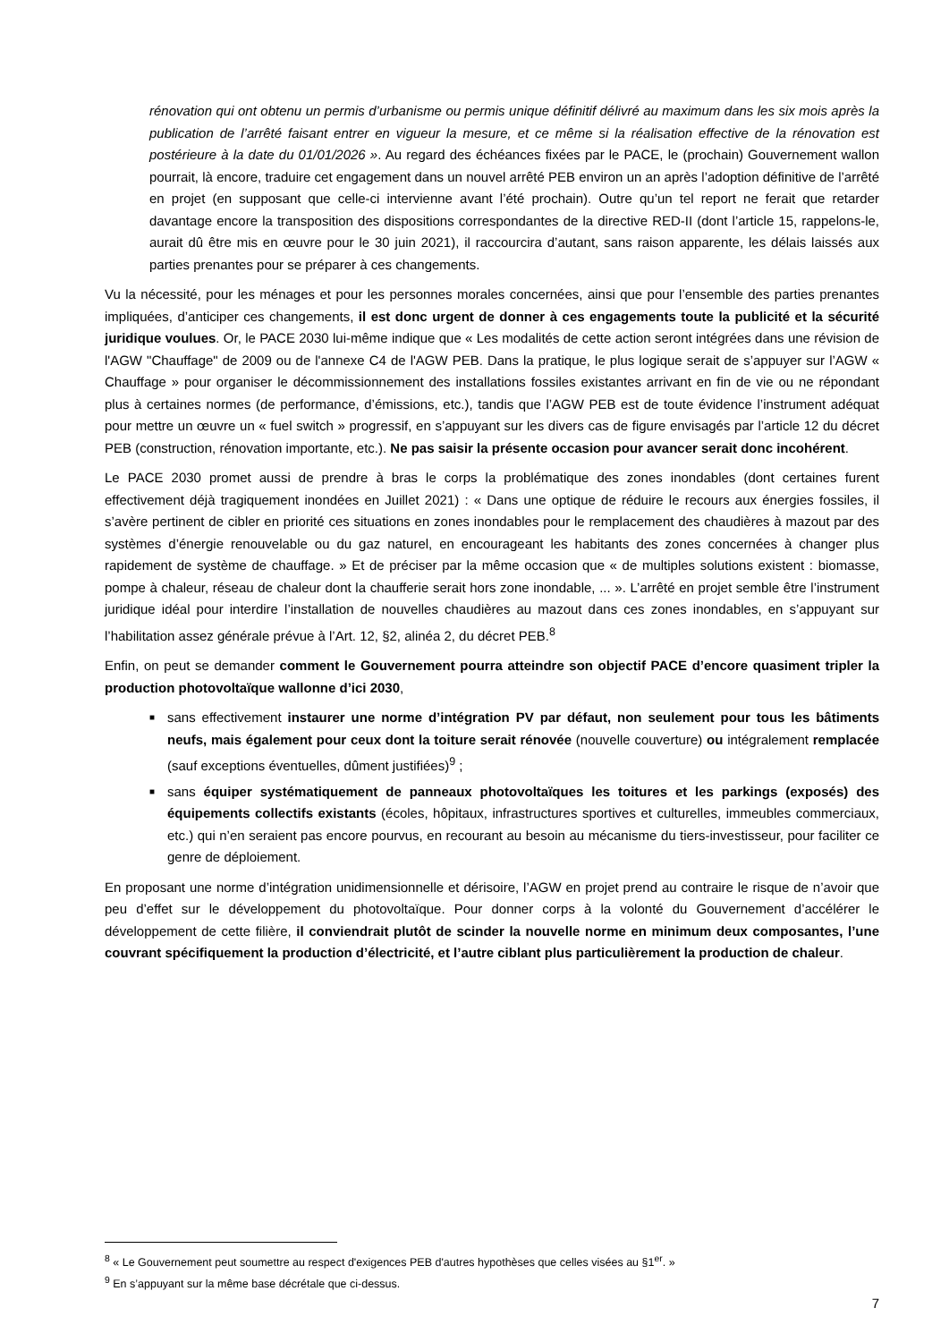rénovation qui ont obtenu un permis d’urbanisme ou permis unique définitif délivré au maximum dans les six mois après la publication de l’arrêté faisant entrer en vigueur la mesure, et ce même si la réalisation effective de la rénovation est postérieure à la date du 01/01/2026 ». Au regard des échéances fixées par le PACE, le (prochain) Gouvernement wallon pourrait, là encore, traduire cet engagement dans un nouvel arrêté PEB environ un an après l’adoption définitive de l’arrêté en projet (en supposant que celle-ci intervienne avant l’été prochain). Outre qu’un tel report ne ferait que retarder davantage encore la transposition des dispositions correspondantes de la directive RED-II (dont l’article 15, rappelons-le, aurait dû être mis en œuvre pour le 30 juin 2021), il raccourcira d’autant, sans raison apparente, les délais laissés aux parties prenantes pour se préparer à ces changements.
Vu la nécessité, pour les ménages et pour les personnes morales concernées, ainsi que pour l’ensemble des parties prenantes impliquées, d’anticiper ces changements, il est donc urgent de donner à ces engagements toute la publicité et la sécurité juridique voulues. Or, le PACE 2030 lui-même indique que « Les modalités de cette action seront intégrées dans une révision de l'AGW "Chauffage" de 2009 ou de l'annexe C4 de l'AGW PEB. Dans la pratique, le plus logique serait de s’appuyer sur l’AGW « Chauffage » pour organiser le décommissionnement des installations fossiles existantes arrivant en fin de vie ou ne répondant plus à certaines normes (de performance, d’émissions, etc.), tandis que l’AGW PEB est de toute évidence l’instrument adéquat pour mettre un œuvre un « fuel switch » progressif, en s’appuyant sur les divers cas de figure envisagés par l’article 12 du décret PEB (construction, rénovation importante, etc.). Ne pas saisir la présente occasion pour avancer serait donc incohérent.
Le PACE 2030 promet aussi de prendre à bras le corps la problématique des zones inondables (dont certaines furent effectivement déjà tragiquement inondées en Juillet 2021) : « Dans une optique de réduire le recours aux énergies fossiles, il s’avère pertinent de cibler en priorité ces situations en zones inondables pour le remplacement des chaudières à mazout par des systèmes d’énergie renouvelable ou du gaz naturel, en encourageant les habitants des zones concernées à changer plus rapidement de système de chauffage. » Et de préciser par la même occasion que « de multiples solutions existent : biomasse, pompe à chaleur, réseau de chaleur dont la chaufferie serait hors zone inondable, ... ». L’arrêté en projet semble être l’instrument juridique idéal pour interdire l’installation de nouvelles chaudières au mazout dans ces zones inondables, en s’appuyant sur l’habilitation assez générale prévue à l’Art. 12, §2, alinéa 2, du décret PEB.<sup>8</sup>
Enfin, on peut se demander comment le Gouvernement pourra atteindre son objectif PACE d’encore quasiment tripler la production photovoltaïque wallonne d’ici 2030,
■ sans effectivement instaurer une norme d’intégration PV par défaut, non seulement pour tous les bâtiments neufs, mais également pour ceux dont la toiture serait rénovée (nouvelle couverture) ou intégralement remplacée (sauf exceptions éventuelles, dûment justifiées)<sup>9</sup> ;
■ sans équiper systématiquement de panneaux photovoltaïques les toitures et les parkings (exposés) des équipements collectifs existants (écoles, hôpitaux, infrastructures sportives et culturelles, immeubles commerciaux, etc.) qui n’en seraient pas encore pourvus, en recourant au besoin au mécanisme du tiers-investisseur, pour faciliter ce genre de déploiement.
En proposant une norme d’intégration unidimensionnelle et dérisoire, l’AGW en projet prend au contraire le risque de n’avoir que peu d’effet sur le développement du photovoltaïque. Pour donner corps à la volonté du Gouvernement d’accélérer le développement de cette filière, il conviendrait plutôt de scinder la nouvelle norme en minimum deux composantes, l’une couvrant spécifiquement la production d’électricité, et l’autre ciblant plus particulièrement la production de chaleur.
<sup>8</sup> « Le Gouvernement peut soumettre au respect d'exigences PEB d'autres hypothèses que celles visées au §1<sup>er</sup>. »
<sup>9</sup> En s’appuyant sur la même base décrétale que ci-dessus.
7